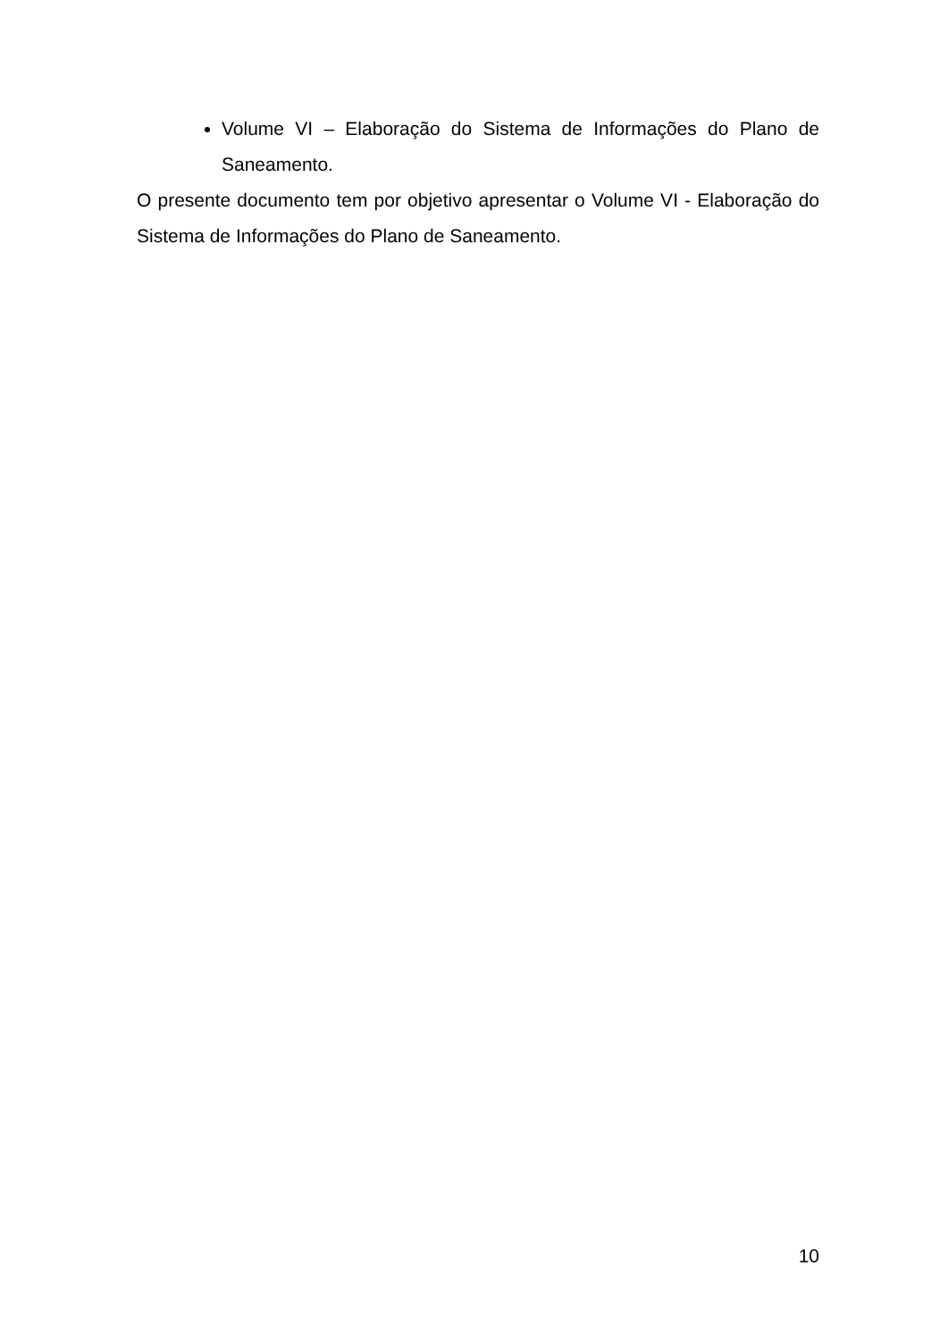Volume VI – Elaboração do Sistema de Informações do Plano de Saneamento.
O presente documento tem por objetivo apresentar o Volume VI - Elaboração do Sistema de Informações do Plano de Saneamento.
10